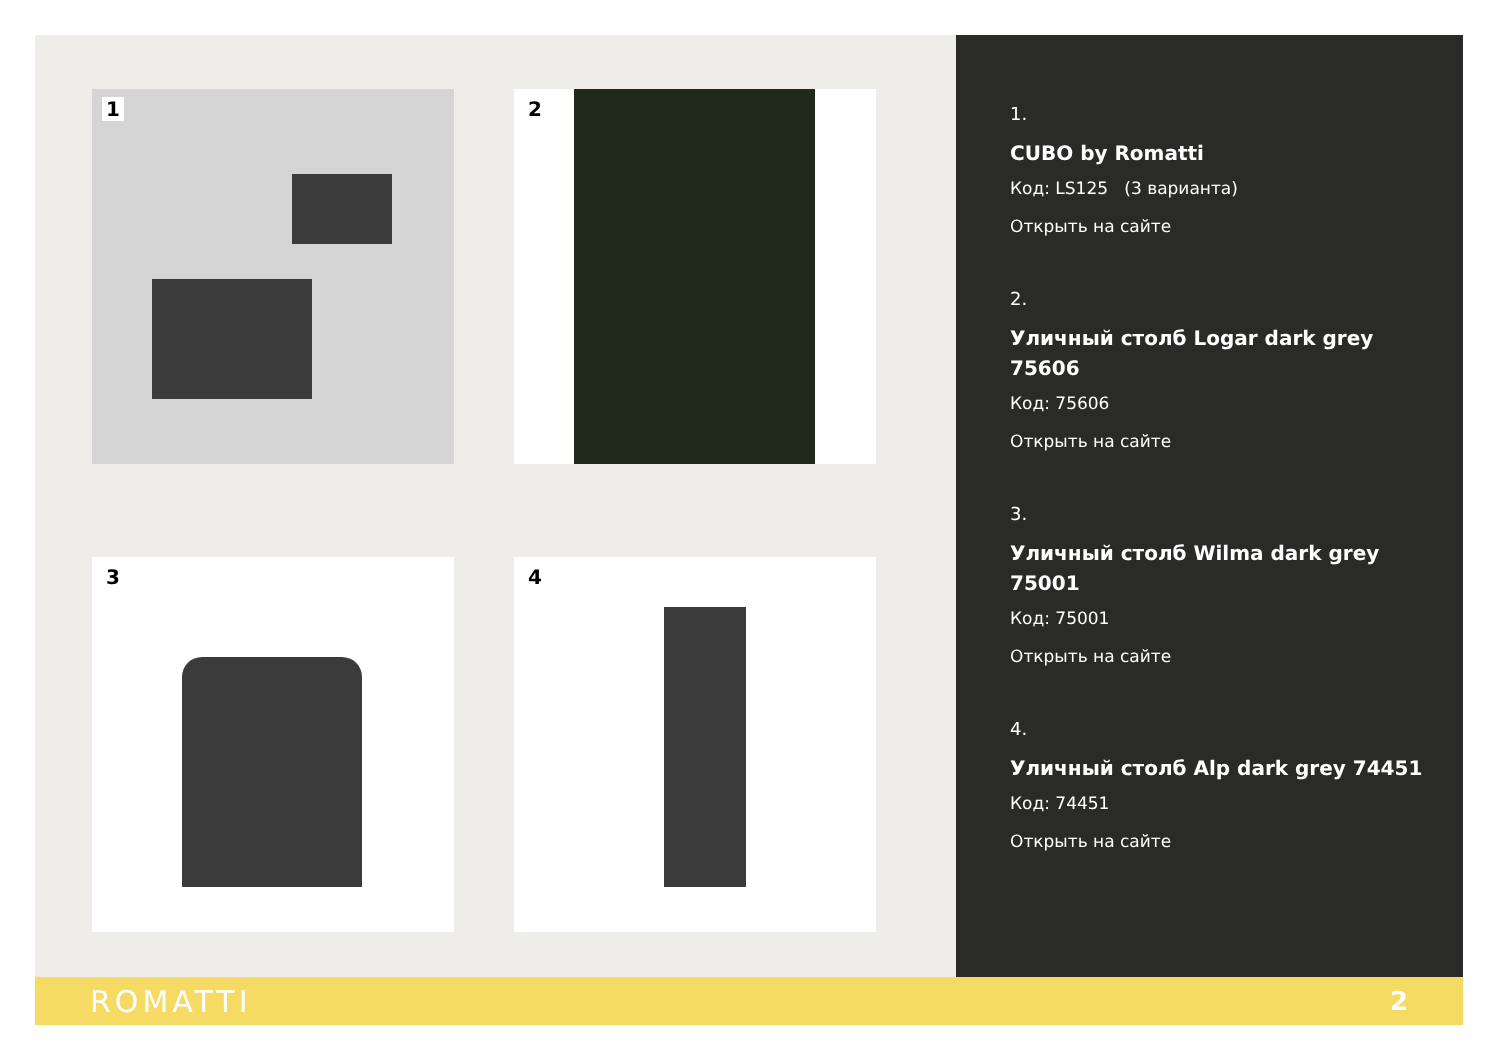1
2
3
4
1.
CUBO by Romatti
Код: LS125 (3 варианта)
Открыть на сайте
2.
Уличный столб Logar dark grey 75606
Код: 75606
Открыть на сайте
3.
Уличный столб Wilma dark grey 75001
Код: 75001
Открыть на сайте
4.
Уличный столб Alp dark grey 74451
Код: 74451
Открыть на сайте
ROMATTI 2